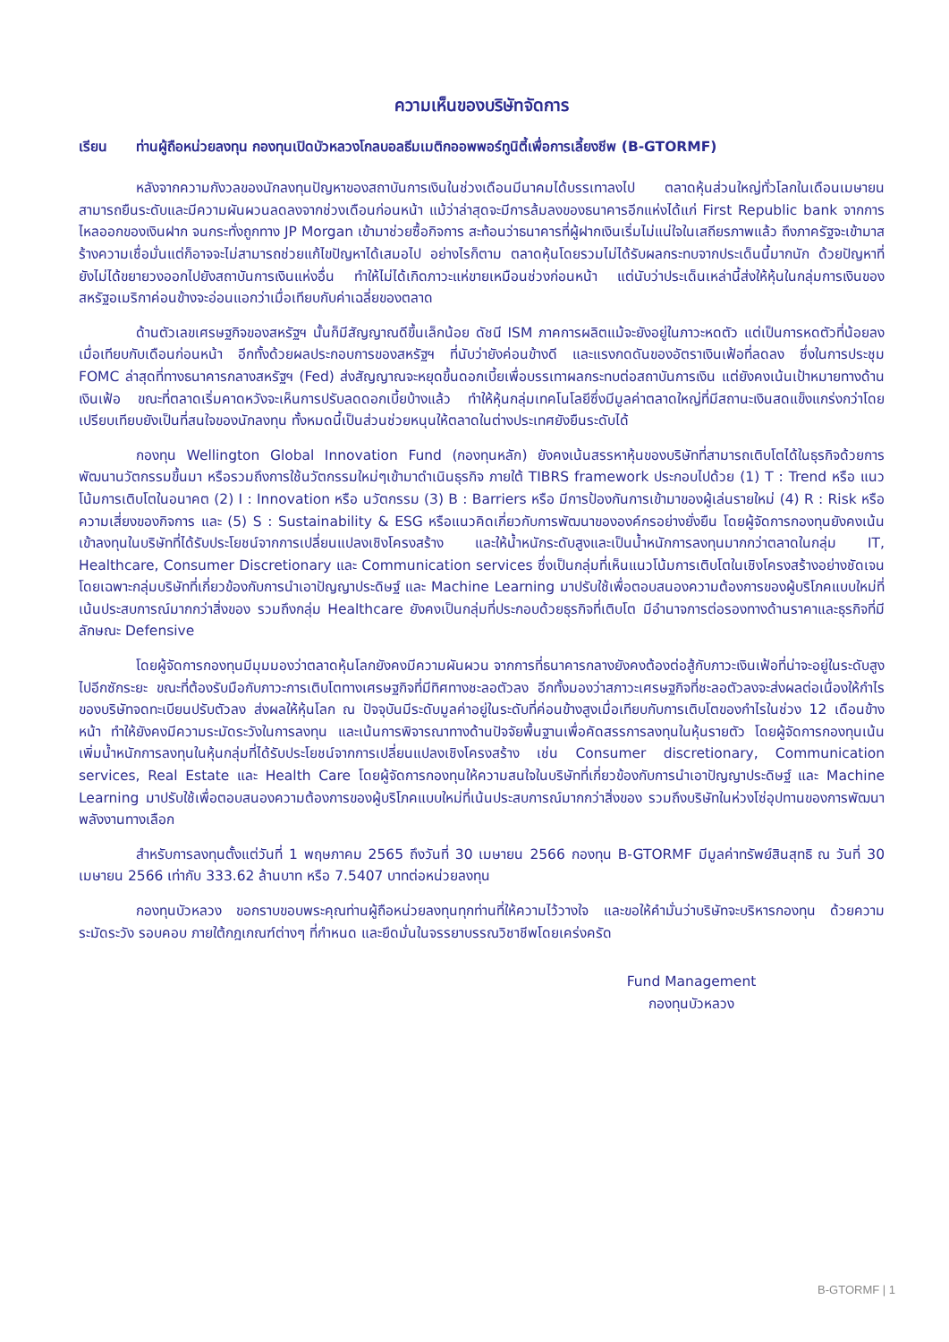ความเห็นของบริษัทจัดการ
เรียน ท่านผู้ถือหน่วยลงทุน กองทุนเปิดบัวหลวงโกลบอลธีมเมติกออพพอร์ทูนิตี้เพื่อการเลี้ยงชีพ (B-GTORMF)
หลังจากความกังวลของนักลงทุนปัญหาของสถาบันการเงินในช่วงเดือนมีนาคมได้บรรเทาลงไป ตลาดหุ้นส่วนใหญ่ทั่วโลกในเดือนเมษายนสามารถยืนระดับและมีความผันผวนลดลงจากช่วงเดือนก่อนหน้า แม้ว่าล่าสุดจะมีการล้มลงของธนาคารอีกแห่งได้แก่ First Republic bank จากการไหลออกของเงินฝาก จนกระทั่งถูกทาง JP Morgan เข้ามาช่วยซื้อกิจการ สะท้อนว่าธนาคารที่ผู้ฝากเงินเริ่มไม่แน่ใจในเสถียรภาพแล้ว ถึงภาครัฐจะเข้ามาสร้างความเชื่อมั่นแต่ก็อาจจะไม่สามารถช่วยแก้ไขปัญหาได้เสมอไป อย่างไรก็ตาม ตลาดหุ้นโดยรวมไม่ได้รับผลกระทบจากประเด็นนี้มากนัก ด้วยปัญหาที่ยังไม่ได้ขยายวงออกไปยังสถาบันการเงินแห่งอื่น ทำให้ไม่ได้เกิดภาวะแห่ขายเหมือนช่วงก่อนหน้า แต่นับว่าประเด็นเหล่านี้ส่งให้หุ้นในกลุ่มการเงินของสหรัฐอเมริกาค่อนข้างจะอ่อนแอกว่าเมื่อเทียบกับค่าเฉลี่ยของตลาด
ด้านตัวเลขเศรษฐกิจของสหรัฐฯ นั้นก็มีสัญญาณดีขึ้นเล็กน้อย ดัชนี ISM ภาคการผลิตแม้จะยังอยู่ในภาวะหดตัว แต่เป็นการหดตัวที่น้อยลงเมื่อเทียบกับเดือนก่อนหน้า อีกทั้งด้วยผลประกอบการของสหรัฐฯ ที่นับว่ายังค่อนข้างดี และแรงกดดันของอัตราเงินเฟ้อที่ลดลง ซึ่งในการประชุม FOMC ล่าสุดที่ทางธนาคารกลางสหรัฐฯ (Fed) ส่งสัญญาณจะหยุดขึ้นดอกเบี้ยเพื่อบรรเทาผลกระทบต่อสถาบันการเงิน แต่ยังคงเน้นเป้าหมายทางด้านเงินเฟ้อ ขณะที่ตลาดเริ่มคาดหวังจะเห็นการปรับลดดอกเบี้ยบ้างแล้ว ทำให้หุ้นกลุ่มเทคโนโลยีซึ่งมีมูลค่าตลาดใหญ่ที่มีสถานะเงินสดแข็งแกร่งกว่าโดยเปรียบเทียบยังเป็นที่สนใจของนักลงทุน ทั้งหมดนี้เป็นส่วนช่วยหนุนให้ตลาดในต่างประเทศยังยืนระดับได้
กองทุน Wellington Global Innovation Fund (กองทุนหลัก) ยังคงเน้นสรรหาหุ้นของบริษัทที่สามารถเติบโตได้ในธุรกิจด้วยการพัฒนานวัตกรรมขึ้นมา หรือรวมถึงการใช้นวัตกรรมใหม่ๆเข้ามาดำเนินธุรกิจ ภายใต้ TIBRS framework ประกอบไปด้วย (1) T : Trend หรือ แนวโน้มการเติบโตในอนาคต (2) I : Innovation หรือ นวัตกรรม (3) B : Barriers หรือ มีการป้องกันการเข้ามาของผู้เล่นรายใหม่ (4) R : Risk หรือ ความเสี่ยงของกิจการ และ (5) S : Sustainability & ESG หรือแนวคิดเกี่ยวกับการพัฒนาขององค์กรอย่างยั่งยืน โดยผู้จัดการกองทุนยังคงเน้นเข้าลงทุนในบริษัทที่ได้รับประโยชน์จากการเปลี่ยนแปลงเชิงโครงสร้าง และให้น้ำหนักระดับสูงและเป็นน้ำหนักการลงทุนมากกว่าตลาดในกลุ่ม IT, Healthcare, Consumer Discretionary และ Communication services ซึ่งเป็นกลุ่มที่เห็นแนวโน้มการเติบโตในเชิงโครงสร้างอย่างชัดเจน โดยเฉพาะกลุ่มบริษัทที่เกี่ยวข้องกับการนำเอาปัญญาประดิษฐ์ และ Machine Learning มาปรับใช้เพื่อตอบสนองความต้องการของผู้บริโภคแบบใหม่ที่เน้นประสบการณ์มากกว่าสิ่งของ รวมถึงกลุ่ม Healthcare ยังคงเป็นกลุ่มที่ประกอบด้วยธุรกิจที่เติบโต มีอำนาจการต่อรองทางด้านราคาและธุรกิจที่มีลักษณะ Defensive
โดยผู้จัดการกองทุนมีมุมมองว่าตลาดหุ้นโลกยังคงมีความผันผวน จากการที่ธนาคารกลางยังคงต้องต่อสู้กับภาวะเงินเฟ้อที่น่าจะอยู่ในระดับสูงไปอีกซักระยะ ขณะที่ต้องรับมือกับภาวะการเติบโตทางเศรษฐกิจที่มีทิศทางชะลอตัวลง อีกทั้งมองว่าสภาวะเศรษฐกิจที่ชะลอตัวลงจะส่งผลต่อเนื่องให้กำไรของบริษัทจดทะเบียนปรับตัวลง ส่งผลให้หุ้นโลก ณ ปัจจุบันมีระดับมูลค่าอยู่ในระดับที่ค่อนข้างสูงเมื่อเทียบกับการเติบโตของกำไรในช่วง 12 เดือนข้างหน้า ทำให้ยังคงมีความระมัดระวังในการลงทุน และเน้นการพิจารณาทางด้านปัจจัยพื้นฐานเพื่อคัดสรรการลงทุนในหุ้นรายตัว โดยผู้จัดการกองทุนเน้นเพิ่มน้ำหนักการลงทุนในหุ้นกลุ่มที่ได้รับประโยชน์จากการเปลี่ยนแปลงเชิงโครงสร้าง เช่น Consumer discretionary, Communication services, Real Estate และ Health Care โดยผู้จัดการกองทุนให้ความสนใจในบริษัทที่เกี่ยวข้องกับการนำเอาปัญญาประดิษฐ์ และ Machine Learning มาปรับใช้เพื่อตอบสนองความต้องการของผู้บริโภคแบบใหม่ที่เน้นประสบการณ์มากกว่าสิ่งของ รวมถึงบริษัทในห่วงโซ่อุปทานของการพัฒนาพลังงานทางเลือก
สำหรับการลงทุนตั้งแต่วันที่ 1 พฤษภาคม 2565 ถึงวันที่ 30 เมษายน 2566 กองทุน B-GTORMF มีมูลค่าทรัพย์สินสุทธิ ณ วันที่ 30 เมษายน 2566 เท่ากับ 333.62 ล้านบาท หรือ 7.5407 บาทต่อหน่วยลงทุน
กองทุนบัวหลวง ขอกราบขอบพระคุณท่านผู้ถือหน่วยลงทุนทุกท่านที่ให้ความไว้วางใจ และขอให้คำมั่นว่าบริษัทจะบริหารกองทุน ด้วยความระมัดระวัง รอบคอบ ภายใต้กฎเกณฑ์ต่างๆ ที่กำหนด และยึดมั่นในจรรยาบรรณวิชาชีพโดยเคร่งครัด
Fund Management
กองทุนบัวหลวง
B-GTORMF | 1